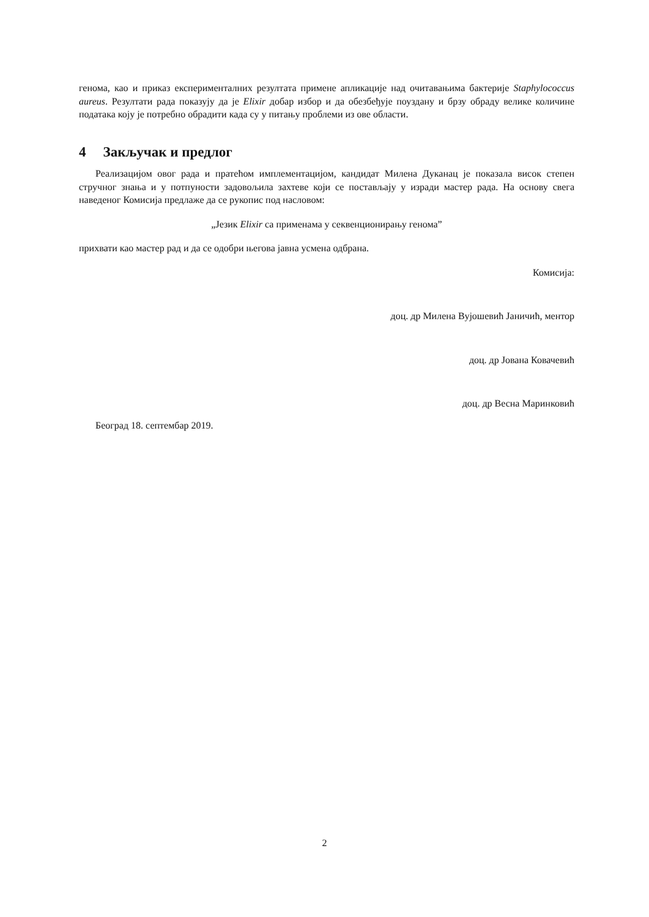генома, као и приказ експерименталних резултата примене апликације над очитавањима бактерије Staphylococcus aureus. Резултати рада показују да је Elixir добар избор и да обезбеђује поуздану и брзу обраду велике количине података коју је потребно обрадити када су у питању проблеми из ове области.
4 Закључак и предлог
Реализацијом овог рада и пратећом имплементацијом, кандидат Милена Дуканац је показала висок степен стручног знања и у потпуности задовољила захтеве који се постављају у изради мастер рада. На основу свега наведеног Комисија предлаже да се рукопис под насловом:
„Језик Elixir са применама у секвенционирању генома”
прихвати као мастер рад и да се одобри његова јавна усмена одбрана.
Комисија:
доц. др Милена Вујошевић Јаничић, ментор
доц. др Јована Ковачевић
доц. др Весна Маринковић
Београд 18. септембар 2019.
2